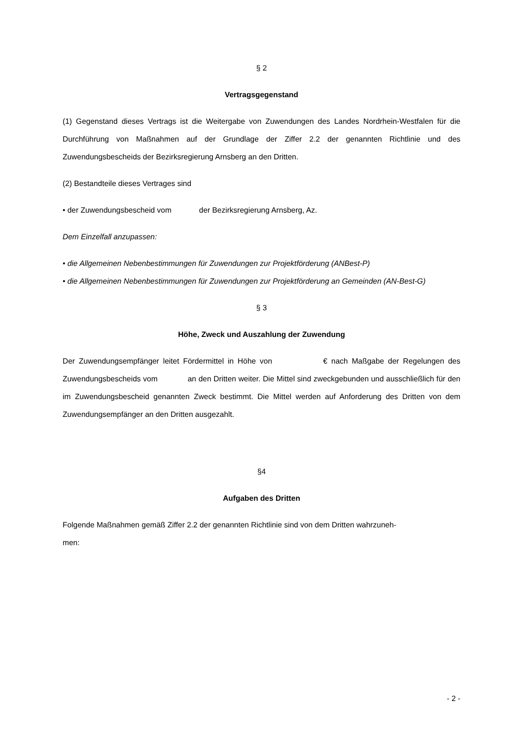§ 2
Vertragsgegenstand
(1) Gegenstand dieses Vertrags ist die Weitergabe von Zuwendungen des Landes Nordrhein-Westfalen für die Durchführung von Maßnahmen auf der Grundlage der Ziffer 2.2 der genannten Richtlinie und des Zuwendungsbescheids der Bezirksregierung Arnsberg an den Dritten.
(2) Bestandteile dieses Vertrages sind
• der Zuwendungsbescheid vom der Bezirksregierung Arnsberg, Az.
Dem Einzelfall anzupassen:
• die Allgemeinen Nebenbestimmungen für Zuwendungen zur Projektförderung (ANBest-P)
• die Allgemeinen Nebenbestimmungen für Zuwendungen zur Projektförderung an Gemeinden (AN-Best-G)
§ 3
Höhe, Zweck und Auszahlung der Zuwendung
Der Zuwendungsempfänger leitet Fördermittel in Höhe von € nach Maßgabe der Regelungen des Zuwendungsbescheids vom an den Dritten weiter. Die Mittel sind zweckgebunden und ausschließlich für den im Zuwendungsbescheid genannten Zweck bestimmt. Die Mittel werden auf Anforderung des Dritten von dem Zuwendungsempfänger an den Dritten ausgezahlt.
§4
Aufgaben des Dritten
Folgende Maßnahmen gemäß Ziffer 2.2 der genannten Richtlinie sind von dem Dritten wahrzuneh-
men:
- 2 -